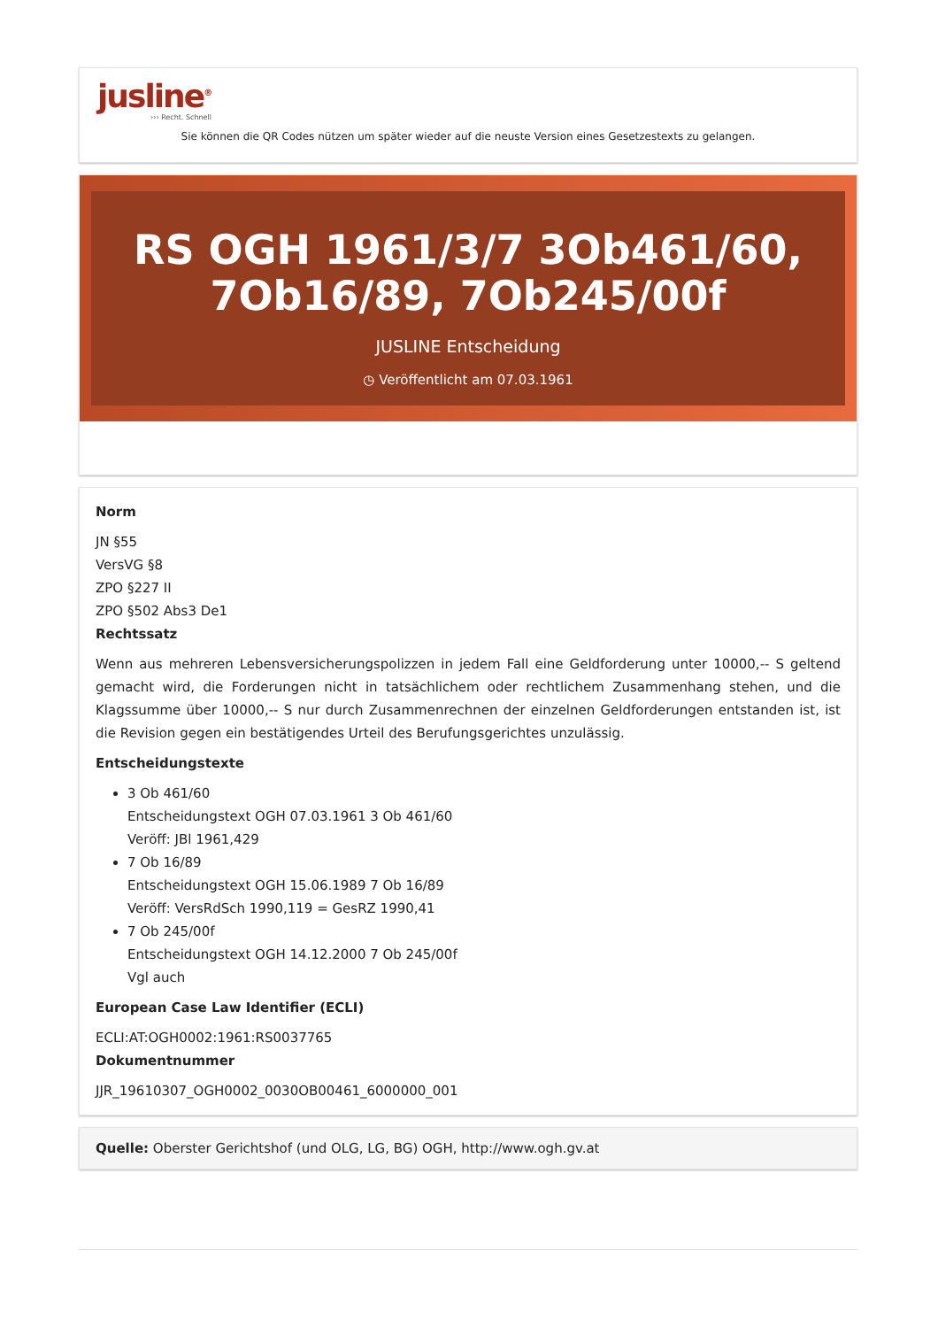jusline<sup>®</sup>
››› Recht. Schnell
Sie können die QR Codes nützen um später wieder auf die neuste Version eines Gesetzestexts zu gelangen.
RS OGH 1961/3/7 3Ob461/60, 7Ob16/89, 7Ob245/00f
JUSLINE Entscheidung
◷ Veröffentlicht am 07.03.1961
Norm
JN §55
VersVG §8
ZPO §227 II
ZPO §502 Abs3 De1
Rechtssatz
Wenn aus mehreren Lebensversicherungspolizzen in jedem Fall eine Geldforderung unter 10000,-- S geltend gemacht wird, die Forderungen nicht in tatsächlichem oder rechtlichem Zusammenhang stehen, und die Klagssumme über 10000,-- S nur durch Zusammenrechnen der einzelnen Geldforderungen entstanden ist, ist die Revision gegen ein bestätigendes Urteil des Berufungsgerichtes unzulässig.
Entscheidungstexte
3 Ob 461/60
Entscheidungstext OGH 07.03.1961 3 Ob 461/60
Veröff: JBl 1961,429
7 Ob 16/89
Entscheidungstext OGH 15.06.1989 7 Ob 16/89
Veröff: VersRdSch 1990,119 = GesRZ 1990,41
7 Ob 245/00f
Entscheidungstext OGH 14.12.2000 7 Ob 245/00f
Vgl auch
European Case Law Identifier (ECLI)
ECLI:AT:OGH0002:1961:RS0037765
Dokumentnummer
JJR_19610307_OGH0002_0030OB00461_6000000_001
Quelle: Oberster Gerichtshof (und OLG, LG, BG) OGH, http://www.ogh.gv.at